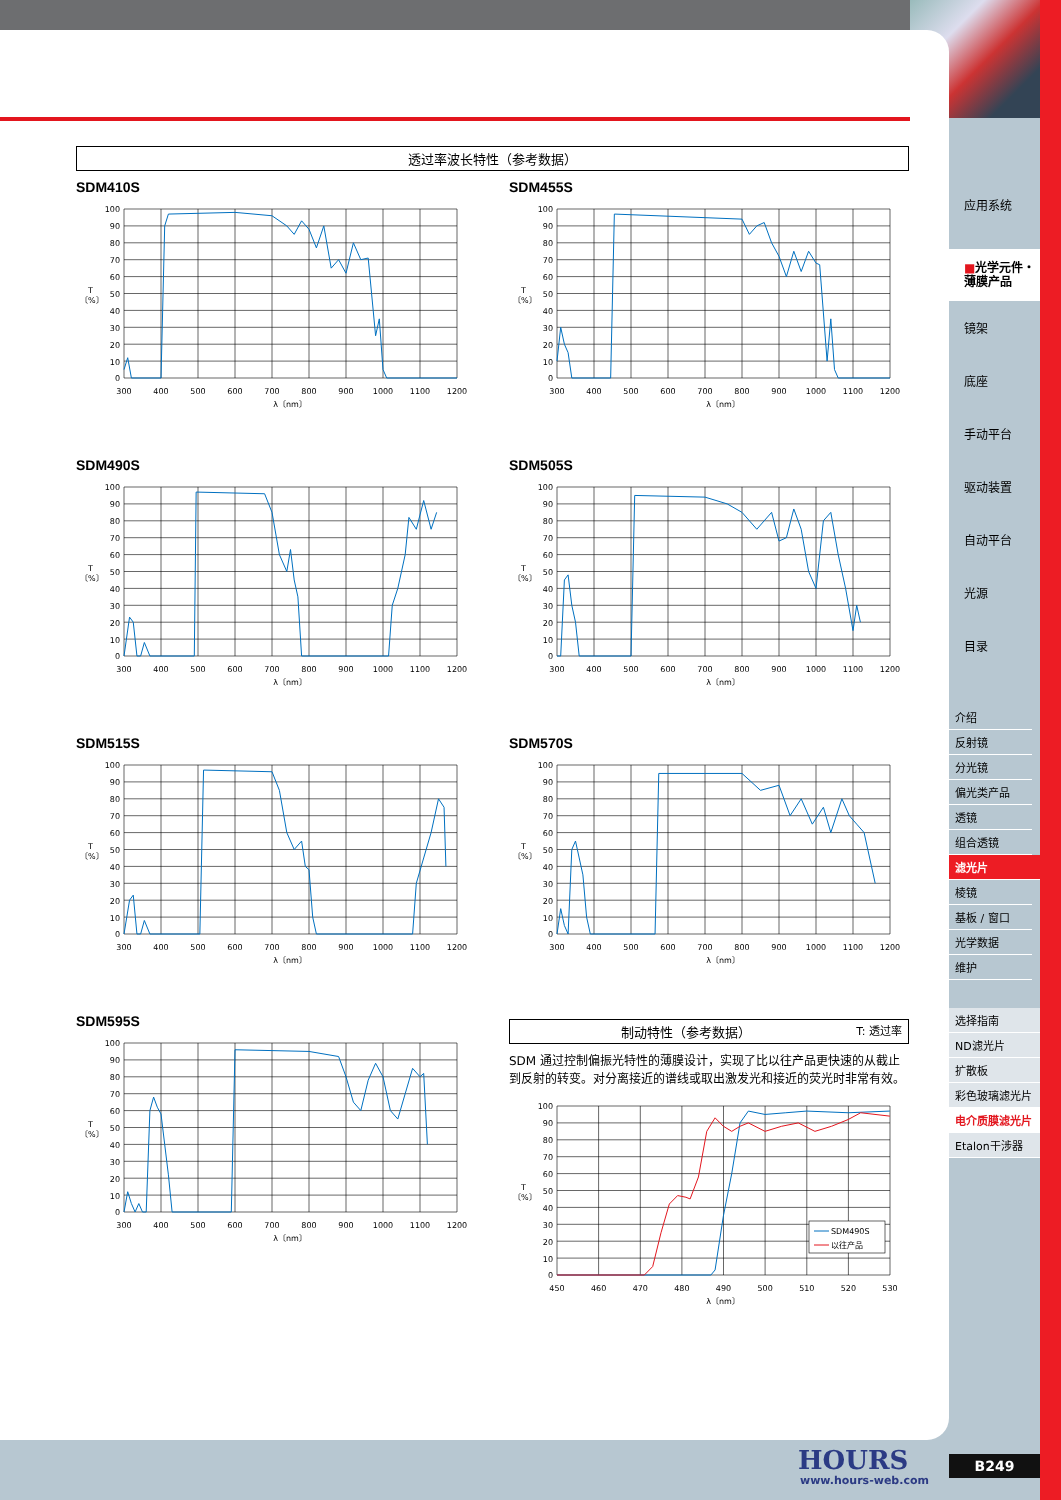透过率波长特性（参考数据）
SDM410S
100
90
80
70
60
50
40
30
20
10
0
T
〔%〕
300
400
500
600
700
800
900
1000
1100
1200
λ〔nm〕
SDM455S
100
90
80
70
60
50
40
30
20
10
0
T
〔%〕
300
400
500
600
700
800
900
1000
1100
1200
λ〔nm〕
SDM490S
100
90
80
70
60
50
40
30
20
10
0
T
〔%〕
300
400
500
600
700
800
900
1000
1100
1200
λ〔nm〕
SDM505S
100
90
80
70
60
50
40
30
20
10
0
T
〔%〕
300
400
500
600
700
800
900
1000
1100
1200
λ〔nm〕
SDM515S
100
90
80
70
60
50
40
30
20
10
0
T
〔%〕
300
400
500
600
700
800
900
1000
1100
1200
λ〔nm〕
SDM570S
100
90
80
70
60
50
40
30
20
10
0
T
〔%〕
300
400
500
600
700
800
900
1000
1100
1200
λ〔nm〕
SDM595S
100
90
80
70
60
50
40
30
20
10
0
T
〔%〕
300
400
500
600
700
800
900
1000
1100
1200
λ〔nm〕
制动特性（参考数据） T: 透过率
SDM 通过控制偏振光特性的薄膜设计，实现了比以往产品更快速的从截止到反射的转变。对分离接近的谱线或取出激发光和接近的荧光时非常有效。
SDM490S
以往产品
100
90
80
70
60
50
40
30
20
10
0
T
〔%〕
450
460
470
480
490
500
510
520
530
λ〔nm〕
应用系统
■光学元件・
薄膜产品
镜架
底座
手动平台
驱动装置
自动平台
光源
目录
介绍
反射镜
分光镜
偏光类产品
透镜
组合透镜
滤光片
棱镜
基板 / 窗口
光学数据
维护
选择指南
ND滤光片
扩散板
彩色玻璃滤光片
电介质膜滤光片
Etalon干涉器
HOURS
www.hours-web.com
B249